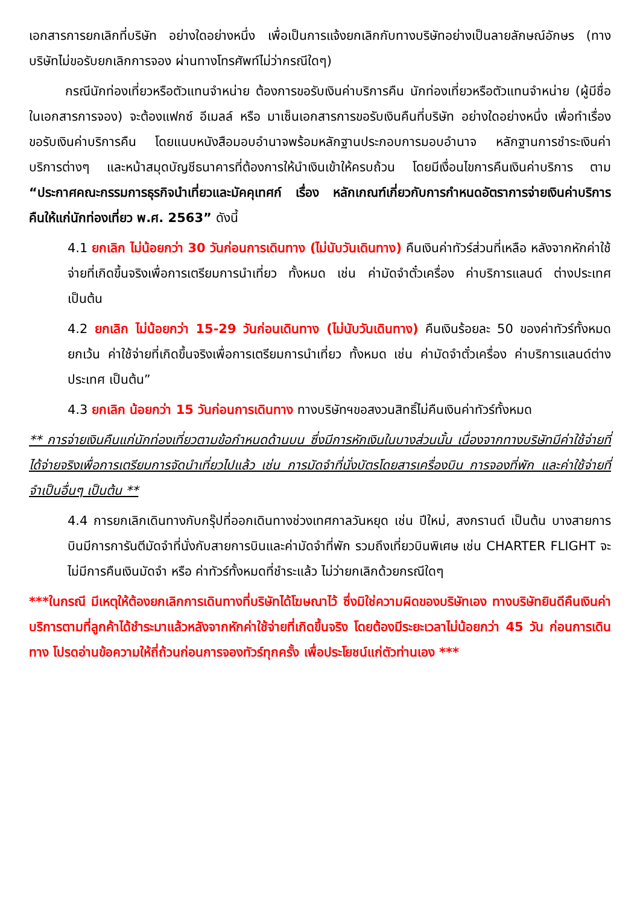เอกสารการยกเลิกที่บริษัท อย่างใดอย่างหนึ่ง เพื่อเป็นการแจ้งยกเลิกกับทางบริษัทอย่างเป็นลายลักษณ์อักษร (ทางบริษัทไม่ขอรับยกเลิกการจอง ผ่านทางโทรศัพท์ไม่ว่ากรณีใดๆ)
กรณีนักท่องเที่ยวหรือตัวแทนจำหน่าย ต้องการขอรับเงินค่าบริการคืน นักท่องเที่ยวหรือตัวแทนจำหน่าย (ผู้มีชื่อในเอกสารการจอง) จะต้องแฟกซ์ อีเมลล์ หรือ มาเซ็นเอกสารการขอรับเงินคืนที่บริษัท อย่างใดอย่างหนึ่ง เพื่อทำเรื่องขอรับเงินค่าบริการคืน โดยแนบหนังสือมอบอำนาจพร้อมหลักฐานประกอบการมอบอำนาจ หลักฐานการชำระเงินค่าบริการต่างๆ และหน้าสมุดบัญชีธนาคารที่ต้องการให้นำเงินเข้าให้ครบถ้วน โดยมีเงื่อนไขการคืนเงินค่าบริการ ตาม “ประกาศคณะกรรมการธุรกิจนำเที่ยวและมัคคุเทศก์ เรื่อง หลักเกณฑ์เกี่ยวกับการกำหนดอัตราการจ่ายเงินค่าบริการคืนให้แก่นักท่องเที่ยว พ.ศ. 2563” ดังนี้
4.1 ยกเลิก ไม่น้อยกว่า 30 วันก่อนการเดินทาง (ไม่นับวันเดินทาง) คืนเงินค่าทัวร์ส่วนที่เหลือ หลังจากหักค่าใช้จ่ายที่เกิดขึ้นจริงเพื่อการเตรียมการนำเที่ยว ทั้งหมด เช่น ค่ามัดจำตั๋วเครื่อง ค่าบริการแลนด์ ต่างประเทศ เป็นต้น
4.2 ยกเลิก ไม่น้อยกว่า 15-29 วันก่อนเดินทาง (ไม่นับวันเดินทาง) คืนเงินร้อยละ 50 ของค่าทัวร์ทั้งหมด ยกเว้น ค่าใช้จ่ายที่เกิดขึ้นจริงเพื่อการเตรียมการนำเที่ยว ทั้งหมด เช่น ค่ามัดจำตั๋วเครื่อง ค่าบริการแลนด์ต่างประเทศ เป็นต้น”
4.3 ยกเลิก น้อยกว่า 15 วันก่อนการเดินทาง ทางบริษัทฯขอสงวนสิทธิ์ไม่คืนเงินค่าทัวร์ทั้งหมด
** การจ่ายเงินคืนแก่นักท่องเที่ยวตามข้อกำหนดด้านบน ซึ่งมีการหักเงินในบางส่วนนั้น เนื่องจากทางบริษัทมีค่าใช้จ่ายที่ได้จ่ายจริงเพื่อการเตรียมการจัดนำเที่ยวไปแล้ว เช่น การมัดจำที่นั่งบัตรโดยสารเครื่องบิน การจองที่พัก และค่าใช้จ่ายที่จำเป็นอื่นๆ เป็นต้น **
4.4 การยกเลิกเดินทางกับกรุ๊ปที่ออกเดินทางช่วงเทศกาลวันหยุด เช่น ปีใหม่, สงกรานต์ เป็นต้น บางสายการบินมีการการันตีมัดจำที่นั่งกับสายการบินและค่ามัดจำที่พัก รวมถึงเที่ยวบินพิเศษ เช่น CHARTER FLIGHT จะไม่มีการคืนเงินมัดจำ หรือ ค่าทัวร์ทั้งหมดที่ชำระแล้ว ไม่ว่ายกเลิกด้วยกรณีใดๆ
***ในกรณี มีเหตุให้ต้องยกเลิกการเดินทางที่บริษัทได้โฆษณาไว้ ซึ่งมิใช่ความผิดของบริษัทเอง ทางบริษัทยินดีคืนเงินค่าบริการตามที่ลูกค้าได้ชำระมาแล้วหลังจากหักค่าใช้จ่ายที่เกิดขึ้นจริง โดยต้องมีระยะเวลาไม่น้อยกว่า 45 วัน ก่อนการเดินทาง โปรดอ่านข้อความให้ถี่ถ้วนก่อนการจองทัวร์ทุกครั้ง เพื่อประโยชน์แก่ตัวท่านเอง ***